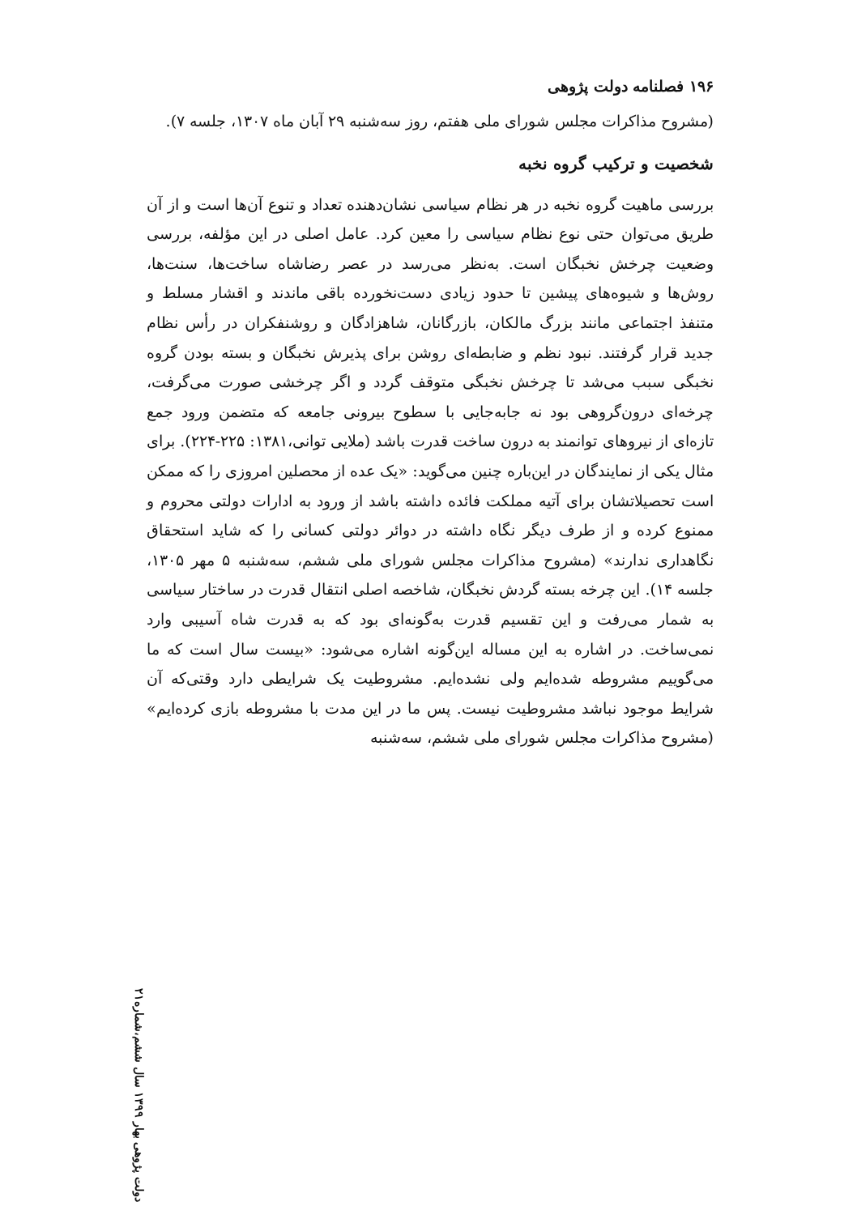۱۹۶ فصلنامه دولت پژوهی
(مشروح مذاکرات مجلس شورای ملی هفتم، روز سه‌شنبه ۲۹ آبان ماه ۱۳۰۷، جلسه ۷).
شخصیت و ترکیب گروه نخبه
بررسی ماهیت گروه نخبه در هر نظام سیاسی نشان‌دهنده تعداد و تنوع آن‌ها است و از آن طریق می‌توان حتی نوع نظام سیاسی را معین کرد. عامل اصلی در این مؤلفه، بررسی وضعیت چرخش نخبگان است. به‌نظر می‌رسد در عصر رضاشاه ساخت‌ها، سنت‌ها، روش‌ها و شیوه‌های پیشین تا حدود زیادی دست‌نخورده باقی ماندند و اقشار مسلط و متنفذ اجتماعی مانند بزرگ مالکان، بازرگانان، شاهزادگان و روشنفکران در رأس نظام جدید قرار گرفتند. نبود نظم و ضابطه‌ای روشن برای پذیرش نخبگان و بسته بودن گروه نخبگی سبب می‌شد تا چرخش نخبگی متوقف گردد و اگر چرخشی صورت می‌گرفت، چرخه‌ای درون‌گروهی بود نه جابه‌جایی با سطوح بیرونی جامعه که متضمن ورود جمع تازه‌ای از نیروهای توانمند به درون ساخت قدرت باشد (ملایی توانی،۱۳۸۱: ۲۲۵-۲۲۴). برای مثال یکی از نمایندگان در این‌باره چنین می‌گوید: «یک عده از محصلین امروزی را که ممکن است تحصیلاتشان برای آتیه مملکت فائده داشته باشد از ورود به ادارات دولتی محروم و ممنوع کرده و از طرف دیگر نگاه داشته در دوائر دولتی کسانی را که شاید استحقاق نگاهداری ندارند» (مشروح مذاکرات مجلس شورای ملی ششم، سه‌شنبه ۵ مهر ۱۳۰۵، جلسه ۱۴). این چرخه بسته گردش نخبگان، شاخصه اصلی انتقال قدرت در ساختار سیاسی به شمار می‌رفت و این تقسیم قدرت به‌گونه‌ای بود که به قدرت شاه آسیبی وارد نمی‌ساخت. در اشاره به این مساله این‌گونه اشاره می‌شود: «بیست سال است که ما می‌گوییم مشروطه شده‌ایم ولی نشده‌ایم. مشروطیت یک شرایطی دارد وقتی‌که آن شرایط موجود نباشد مشروطیت نیست. پس ما در این مدت با مشروطه بازی کرده‌ایم» (مشروح مذاکرات مجلس شورای ملی ششم، سه‌شنبه
دولت پژوهی بهار ۱۳۹۹ سال ششم،شماره۲۱